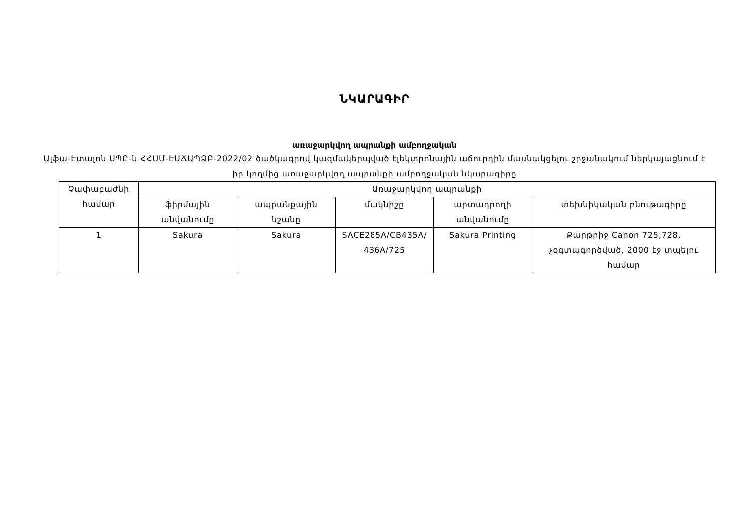ՆԿԱՐԱԳԻՐ
առաջարկվող ապրանքի ամբողջական
Ալֆա-Էտալոն ՍՊԸ-ն ՀՀՍՄ-ԷԱՃԱՊՁԲ-2022/02 ծածկագրով կազմակերպված էլեկտրոնային աճուրդին մասնակցելու շրջանակում ներկայացնում է իր կողմից առաջարկվող ապրանքի ամբողջական նկարագիրը
| Չափաբաժնի համար | Առաջարկվող ապրանքի | | | | |
| --- | --- | --- | --- | --- | --- |
| | ֆիրմային անվանումը | ապրանքային նշանը | մակնիշը | արտադրողի անվանումը | տեխնիկական բնութագիրը |
| 1 | Sakura | Sakura | SACE285A/CB435A/ 436A/725 | Sakura Printing | Քարթրիջ Canon 725,728, չօգտագործված, 2000 էջ տպելու համար |